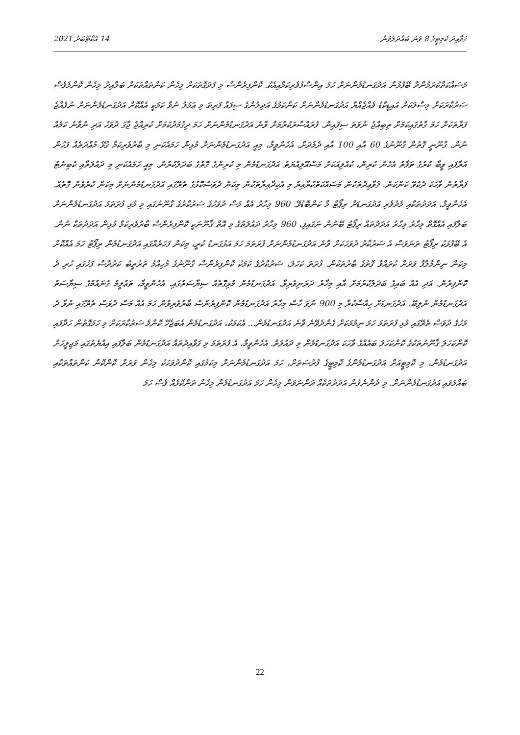ގަވާއިދު ކޮމިޓީގެ 8 ވަނަ ބައްދަލުވުން 14 އޮކްޓޫބަރު 2021
މަސައްކަތްކުރަމުންދާ ބޭފުޅުން އަދުގަނޑުމެންނަށް ހަމަ އިންސާފުވެރިކަމާއިއެކު. ކޮންފިރެންސް މި ފަދަގޮތަކަށް މިހެން ކަންތައްތަކަށް ބަލާއިރު މިހެން ކޮންމެވެސް ސަރުކާރަކަށް މިސާލަކަށް އައިޑީކާޑު ވެއްޖެއްޔާ އަދުގަނޑުމެންނަށް ކަންކަމުގެ އަދިލުންގެ ސިފައާ ފަރިތަ މި ޢަމަލު ނުވާ ކަމަކީ އެއްކޮށް އަދުގަނޑުމެންނަށް ނުވެއްޖެ ފަރާތަކަށް ހަމަ ގާތުގައިކަމަށް ތިބިއްޖެ ނުވަތަ ސިފައިން. ފުރައްސާރަކުރުމަށް ވާނެ އަދުގަނޑުމެންނަށް ހަމަ ދިގުމަދުކަމަށް ކުރިއްޖެ ޖާގަ ދުވަހު އަދި ނުވާނެ ކަމެއް ނުން. ގާނޫނީ ގޮތުން ގާނޫނުގެ 60 އާއި 100 އާއި ދެމެދަށް. އެހެންވީމާ، މިއީ އަދުގަނޑުމެންނަށް މުޅިން ހަމައެކަނި މި ބާރުވެރިކަމާ ގުޅޭ މުއްދަތެއް ފަހުން އަރާފައި ވީބާ ކުރުގެ ތަފާތު އެހެން ކުރިން، ކުއްލިއަކަށް މަސްއޫލިއްޔަތު އަދުގަނޑުމެން މި ކުރިންގެ ގޮތުގެ ބަދަލުކުރުން. މިއީ ހަމައެކަނި މި ދައުލަތާއި ކެބިނެޓު ފަރާތުން ވާހަކަ ދެކެވޭ ކަންކަން. ޤަވާޢިދުތަކުން މަސައްކަތްކުރާއިރު މި އެކިދާއިރާތަކުން މިކަން ދުވަސްކޮޅުގެ ތެރޭގައި އަދުގަނޑުމެންނަށް މިކަން ކުރެވެން ގޮތެއް. އެހެންވީމާ، އަދަދުތަކާއި މެދުވެރި އަދުގަނޑަށް ރިޕޯޓް މާ ކަންބޮޑުވޭ. 960 މިހާރު އެއް މަސް ދުވަހުގެ ސަރުކާރުގެ ގާނޫނުގައި މި މުޅި ފުރަތަމަ އަދުގަނޑުމެންނަށް ބަލާފައި އެއްގޮތް މިހާރު މިހާރު އަދަދުތައް ރިޕޯޓު ބޭނުން ނަގައިފި، 960 މިހާރު ދައުލަތުގެ މި އޮތް ޤާނޫނަކީ ކޮންފިރެންސް ބާރުވެރިކަމާ މުޅިން އަދަދުތަކާ ނުން. އެ ބޭފުޅަކު ރިޕޯޓު ތަނަވަސް އެ ސަރުކާރު ދުވަހަކަށް ވާނެ އަދުގަނޑުމެންނަށް ފުރަތަމަ ހަމަ އަޅުގަނޑު ކުރީ، މިކަން ފަހަރެއްގައި އަދުގަނޑުމެން ރިޕޯޓު ހަމަ އެއްކޮށް މިކަން ނިންމާލާފާ ވަރަށް ކުރައްވާ ގޮތުގެ ބާރުތަކުން. ފުރަތަ ކަހަލަ، ސަރުކާރުގެ ކަމަކު ކޮންފިރެންސް ގާނޫނުގެ މުހިއްމު ތަރުތީބު ކަރުދާސް ފަހުގައި ހުރި ދެ ކޮންފިރެން. އަދި އެއް ބައިގެ ބަދަލުކުރުމަށް އާއި މިހާރު ދަރަނިވެރިވާ. އަދުގަނޑުމެން މުޅިގޮތެއް ސިޔާސަތުގައި. އެހެންވީމާ، ތަޢުލީމު ގެނައުމުގެ ސިޔާސަތު އަދުގަނޑުމެން ނުލިބޭ. އަދުގަނޑަށް ހިއްސާކުރާ މި 900 ނުވަ ހާސް މިހާރު އަދުގަނޑުމެން ކޮންފިރެންސް ބާރުވެރިވުން ހަމަ އެއް މަސް ދުވަސް ތެރޭގައި ނުވާ ދެ މަހުގެ ދުވަސް ތެރޭގައި މުޅި ފުރަތަމަ ހަމަ ނިމުމަކަށް ގެންދެވޭނެ ވާނެ އަދުގަނޑުމެން... އެކަމަކު، އަދުގަނޑުމެން އެބަޖެހޭ ކޮންމެ ސަރުކާރަކަށް މި ހަމަގޮތުން ހަދާފައި ކޮންކަހަލަ ޤާނޫނުތަކުގެ ކޮންކަހަލަ ބައެއްގެ ވާހަކަ އަދުގަނޑުމެން މި ދައުލަތް. އެހެންވީމާ، އެ ފުރަތަމަ މި ގަވާއިދުތައް އަދުގަނޑުމެން ބަލާފައި އިއްޔެތުގައި މަޖިލީހަށް އަދުގަނޑުމެން، މި ކޮމިޓީއަށް އަދުގަނޑުމެންގެ ކޮމިޓީގެ ފުރުސަތަށް، ހަމަ އަދުގަނޑުމެންނަށް މިކަމުގައި ކޮންދުވަހަކު މިހެން ވަރަށް ކޮންކޮން ކަންތައްތަކާއި ބައްލަވައި އަދުގަނޑުމެންނަށް. މި ދެންނެވުން އަދަދުތަކެއް ދަންނަވަން މިހެން ހަމަ އަދުގަނޑުމެން މިހެން ތަންކޮޅެއް ވެސް ހަމަ
22